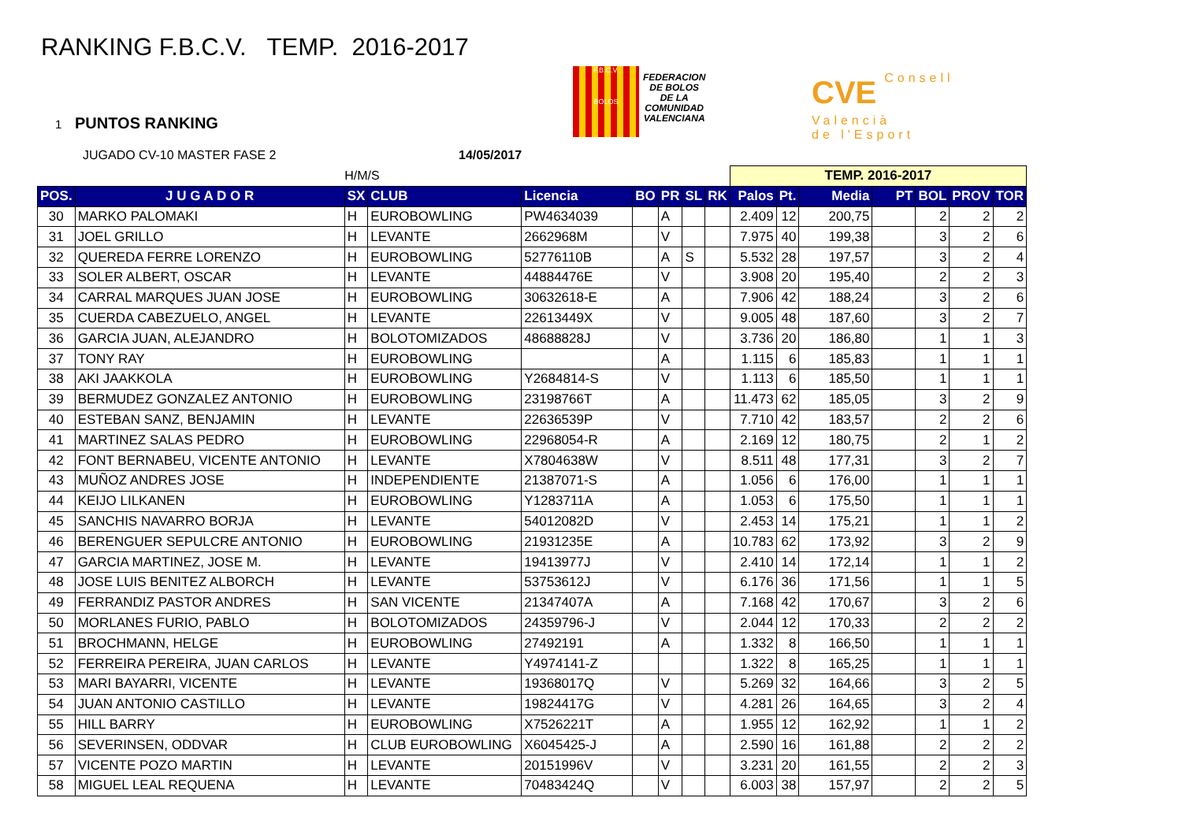RANKING F.B.C.V. TEMP. 2016-2017
1 PUNTOS RANKING
JUGADO CV-10 MASTER FASE 2 14/05/2017
F.B.C.V.
BOLOS
FEDERACION
DE BOLOS
DE LA
COMUNIDAD
VALENCIANA
CVE Consell
Valencià
de l'Esport
| | | H/M/S | | | | | | | TEMP. 2016-2017 | | | | | | |
| POS. | J U G A D O R | SX | CLUB | Licencia | BO | PR | SL | RK | Palos | Pt. | Media | PT | BOL | PROV | TOR |
| 30 | MARKO PALOMAKI | H | EUROBOWLING | PW4634039 | | A | | | 2.409 | 12 | 200,75 | | 2 | 2 | 2 |
| 31 | JOEL GRILLO | H | LEVANTE | 2662968M | | V | | | 7.975 | 40 | 199,38 | | 3 | 2 | 6 |
| 32 | QUEREDA FERRE LORENZO | H | EUROBOWLING | 52776110B | | A | S | | 5.532 | 28 | 197,57 | | 3 | 2 | 4 |
| 33 | SOLER ALBERT, OSCAR | H | LEVANTE | 44884476E | | V | | | 3.908 | 20 | 195,40 | | 2 | 2 | 3 |
| 34 | CARRAL MARQUES JUAN JOSE | H | EUROBOWLING | 30632618-E | | A | | | 7.906 | 42 | 188,24 | | 3 | 2 | 6 |
| 35 | CUERDA CABEZUELO, ANGEL | H | LEVANTE | 22613449X | | V | | | 9.005 | 48 | 187,60 | | 3 | 2 | 7 |
| 36 | GARCIA JUAN, ALEJANDRO | H | BOLOTOMIZADOS | 48688828J | | V | | | 3.736 | 20 | 186,80 | | 1 | 1 | 3 |
| 37 | TONY RAY | H | EUROBOWLING | | | A | | | 1.115 | 6 | 185,83 | | 1 | 1 | 1 |
| 38 | AKI JAAKKOLA | H | EUROBOWLING | Y2684814-S | | V | | | 1.113 | 6 | 185,50 | | 1 | 1 | 1 |
| 39 | BERMUDEZ GONZALEZ ANTONIO | H | EUROBOWLING | 23198766T | | A | | | 11.473 | 62 | 185,05 | | 3 | 2 | 9 |
| 40 | ESTEBAN SANZ, BENJAMIN | H | LEVANTE | 22636539P | | V | | | 7.710 | 42 | 183,57 | | 2 | 2 | 6 |
| 41 | MARTINEZ SALAS PEDRO | H | EUROBOWLING | 22968054-R | | A | | | 2.169 | 12 | 180,75 | | 2 | 1 | 2 |
| 42 | FONT BERNABEU, VICENTE ANTONIO | H | LEVANTE | X7804638W | | V | | | 8.511 | 48 | 177,31 | | 3 | 2 | 7 |
| 43 | MUÑOZ ANDRES JOSE | H | INDEPENDIENTE | 21387071-S | | A | | | 1.056 | 6 | 176,00 | | 1 | 1 | 1 |
| 44 | KEIJO LILKANEN | H | EUROBOWLING | Y1283711A | | A | | | 1.053 | 6 | 175,50 | | 1 | 1 | 1 |
| 45 | SANCHIS NAVARRO BORJA | H | LEVANTE | 54012082D | | V | | | 2.453 | 14 | 175,21 | | 1 | 1 | 2 |
| 46 | BERENGUER SEPULCRE ANTONIO | H | EUROBOWLING | 21931235E | | A | | | 10.783 | 62 | 173,92 | | 3 | 2 | 9 |
| 47 | GARCIA MARTINEZ, JOSE M. | H | LEVANTE | 19413977J | | V | | | 2.410 | 14 | 172,14 | | 1 | 1 | 2 |
| 48 | JOSE LUIS BENITEZ ALBORCH | H | LEVANTE | 53753612J | | V | | | 6.176 | 36 | 171,56 | | 1 | 1 | 5 |
| 49 | FERRANDIZ PASTOR ANDRES | H | SAN VICENTE | 21347407A | | A | | | 7.168 | 42 | 170,67 | | 3 | 2 | 6 |
| 50 | MORLANES FURIO, PABLO | H | BOLOTOMIZADOS | 24359796-J | | V | | | 2.044 | 12 | 170,33 | | 2 | 2 | 2 |
| 51 | BROCHMANN, HELGE | H | EUROBOWLING | 27492191 | | A | | | 1.332 | 8 | 166,50 | | 1 | 1 | 1 |
| 52 | FERREIRA PEREIRA, JUAN CARLOS | H | LEVANTE | Y4974141-Z | | | | | 1.322 | 8 | 165,25 | | 1 | 1 | 1 |
| 53 | MARI BAYARRI, VICENTE | H | LEVANTE | 19368017Q | | V | | | 5.269 | 32 | 164,66 | | 3 | 2 | 5 |
| 54 | JUAN ANTONIO CASTILLO | H | LEVANTE | 19824417G | | V | | | 4.281 | 26 | 164,65 | | 3 | 2 | 4 |
| 55 | HILL BARRY | H | EUROBOWLING | X7526221T | | A | | | 1.955 | 12 | 162,92 | | 1 | 1 | 2 |
| 56 | SEVERINSEN, ODDVAR | H | CLUB EUROBOWLING | X6045425-J | | A | | | 2.590 | 16 | 161,88 | | 2 | 2 | 2 |
| 57 | VICENTE POZO MARTIN | H | LEVANTE | 20151996V | | V | | | 3.231 | 20 | 161,55 | | 2 | 2 | 3 |
| 58 | MIGUEL LEAL REQUENA | H | LEVANTE | 70483424Q | | V | | | 6.003 | 38 | 157,97 | | 2 | 2 | 5 |